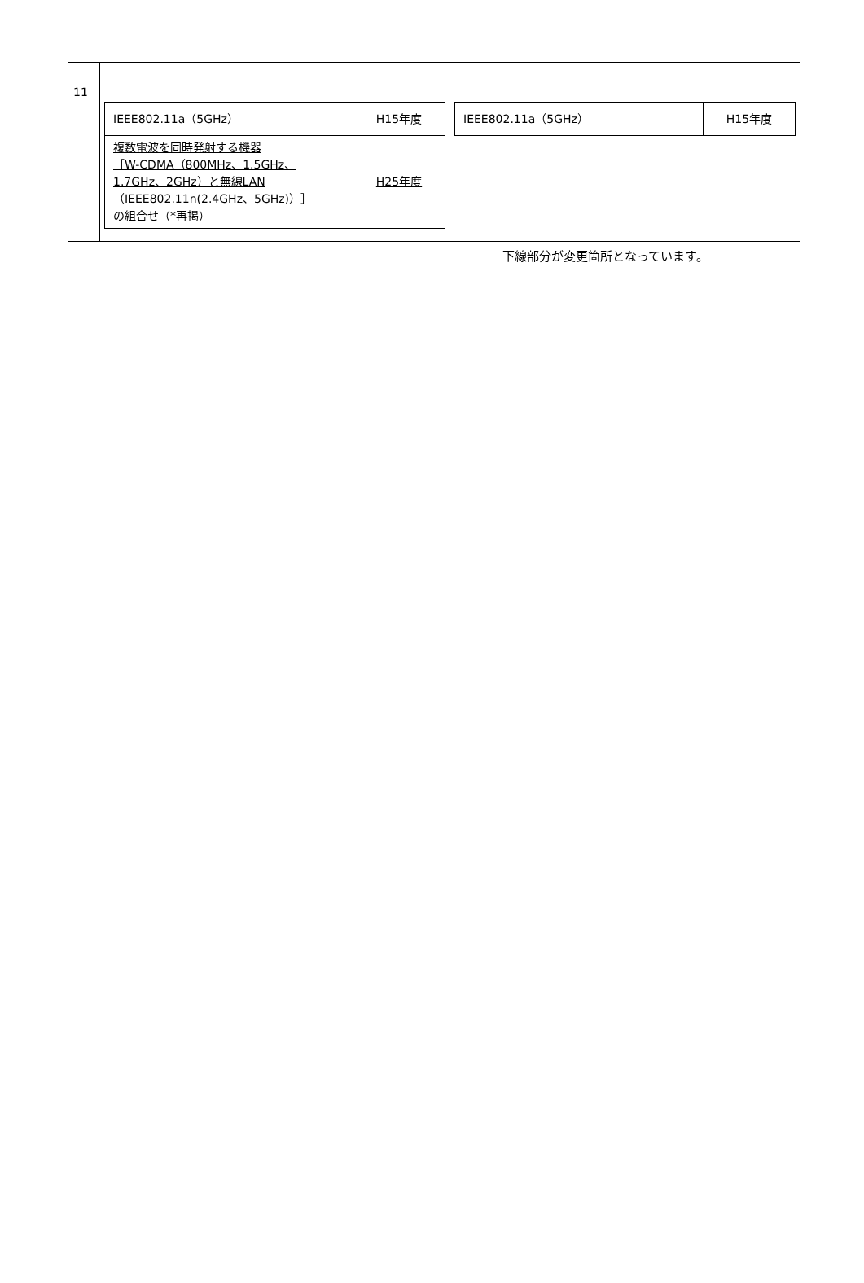| 11 | / IEEE802.11a（5GHz） / H15年度 / / 複数電波を同時発射する機器 ［W-CDMA（800MHz、1.5GHz、 1.7GHz、2GHz）と無線LAN （IEEE802.11n(2.4GHz、5GHz)）］ の組合せ（*再掲） / H25年度 / | / IEEE802.11a（5GHz） / H15年度 / |
下線部分が変更箇所となっています。